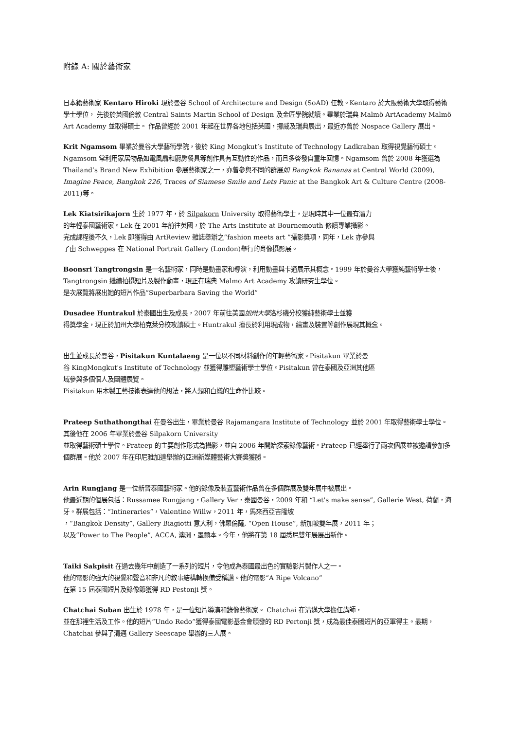附錄 A: 關於藝術家
日本籍藝術家 Kentaro Hiroki 現於曼谷 School of Architecture and Design (SoAD) 任教。Kentaro 於大阪藝術大學取得藝術學士學位， 先後於英國倫敦 Central Saints Martin School of Design 及金匠學院就讀。畢業於瑞典 Malmö ArtAcademy Malmö Art Academy 並取得碩士。 作品曾經於 2001 年起在世界各地包括英國，挪威及瑞典展出，最近亦曾於 Nospace Gallery 展出。
Krit Ngamsom 畢業於曼谷大學藝術學院，後於 King Mongkut’s Institute of Technology Ladkraban 取得視覺藝術碩士。Ngamsom 常利用家居物品如電風扇和廚房餐具等創作具有互動性的作品，而且多啓發自童年回憶。Ngamsom 曾於 2008 年獲選為 Thailand’s Brand New Exhibition 參展藝術家之一，亦曾參與不同的群展如 Bangkok Bananas at Central World (2009), Imagine Peace, Bangkok 226, Traces of Siamese Smile and Lets Panic at the Bangkok Art & Culture Centre (2008-2011)等。
Lek Kiatsirikajorn 生於 1977 年，於 Silpakorn University 取得藝術學士，是現時其中一位最有潛力
的年輕泰國藝術家。Lek 在 2001 年前往英國，於 The Arts Institute at Bournemouth 修讀專業攝影。
完成課程後不久，Lek 即獲得由 ArtReview 雜誌舉辦之“fashion meets art ”攝影獎項，同年，Lek 亦參與
了由 Schweppes 在 National Portrait Gallery (London)舉行的肖像攝影展。
Boonsri Tangtrongsin 是一名藝術家，同時是動畫家和導演，利用動畫與卡通展示其概念。1999 年於曼谷大學獲純藝術學士後， Tangtrongsin 繼續拍攝短片及製作動畫，現正在瑞典 Malmo Art Academy 攻讀研究生學位。
是次展覽將展出她的短片作品“Superbarbara Saving the World”
Dusadee Huntrakul 於泰國出生及成長，2007 年前往美國加州大學洛杉磯分校獲純藝術學士並獲
得獎學金，現正於加州大學柏克萊分校攻讀碩士。Huntrakul 擅長於利用現成物，繪畫及裝置等創作展現其概念。
出生並成長於曼谷，Pisitakun Kuntalaeng 是一位以不同材料創作的年輕藝術家。Pisitakun 畢業於曼
谷 KingMongkut's Institute of Technology 並獲得雕塑藝術學士學位。Pisitakun 曾在泰國及亞洲其他區
域參與多個個人及團體展覽。
Pisitakun 用木製工藝技術表達他的想法，將人類和白蟻的生命作比較。
Prateep Suthathongthai 在曼谷出生，畢業於曼谷 Rajamangara Institute of Technology 並於 2001 年取得藝術學士學位。其後他在 2006 年畢業於曼谷 Silpakorn University
並取得藝術碩士學位。Prateep 的主要創作形式為攝影，並自 2006 年開始探索錄像藝術。Prateep 已經舉行了兩次個展並被邀請參加多個群展。他於 2007 年在印尼雅加達舉辦的亞洲新媒體藝術大賽獎獲勝。
Arin Rungjang 是一位新晉泰國藝術家。他的錄像及裝置藝術作品曾在多個群展及雙年展中被展出。
他最近期的個展包括：Russamee Rungjang，Gallery Ver，泰國曼谷，2009 年和 “Let's make sense”, Gallerie West, 荷蘭，海牙。群展包括：“Intineraries”，Valentine Willw，2011 年，馬來西亞吉隆坡
，“Bangkok Density”, Gallery Biagiotti 意大利，佛羅倫薩, “Open House”, 新加坡雙年展，2011 年；
以及“Power to The People”, ACCA, 澳洲，墨爾本。今年，他將在第 18 屆悉尼雙年展展出新作。
Taiki Sakpisit 在過去幾年中創造了一系列的短片，令他成為泰國最出色的實驗影片製作人之一。
他的電影的強大的視覺和聲音和非凡的敘事結構轉換備受稱讚。他的電影“A Ripe Volcano”
在第 15 屆泰國短片及錄像節獲得 RD Pestonji 獎。
Chatchai Suban 出生於 1978 年，是一位短片導演和錄像藝術家。 Chatchai 在清邁大學擔任講師，
並在那裡生活及工作。他的短片“Undo Redo”獲得泰國電影基金會頒發的 RD Pertonji 獎，成為最佳泰國短片的亞軍得主。最期，Chatchai 參與了清邁 Gallery Seescape 舉辦的三人展。